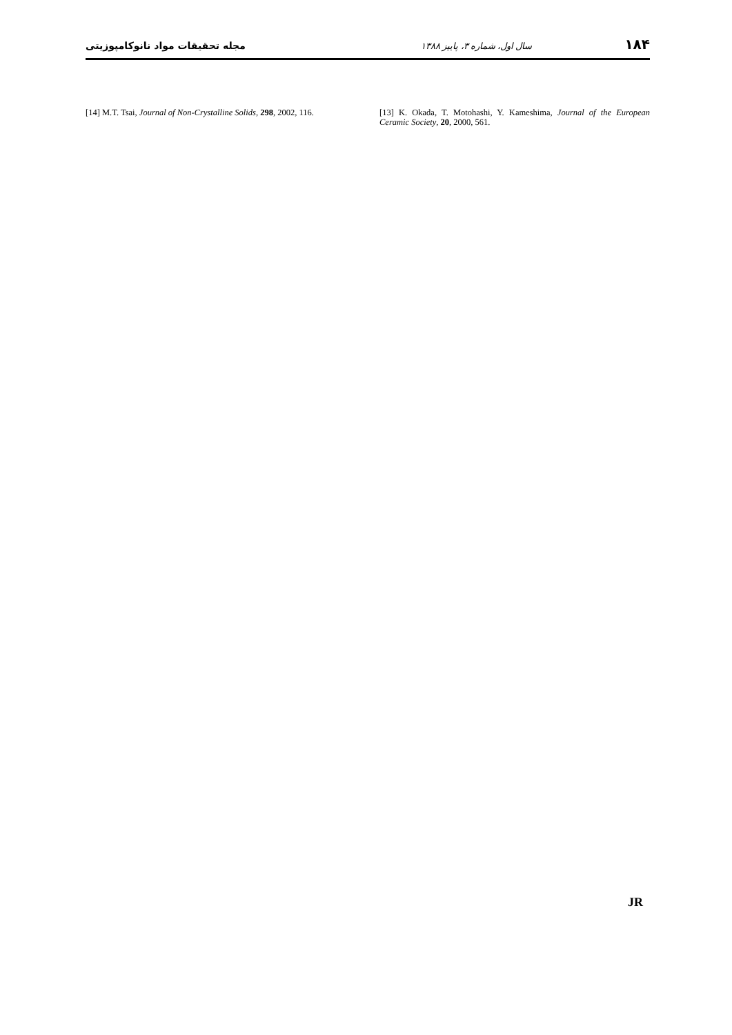۱۸۴ سال اول، شماره ۳، پاییز ۱۳۸۸ مجله تحقیقات مواد نانوکامپوزیتی
[13] K. Okada, T. Motohashi, Y. Kameshima, Journal of the European Ceramic Society, 20, 2000, 561.
[14] M.T. Tsai, Journal of Non-Crystalline Solids, 298, 2002, 116.
JR